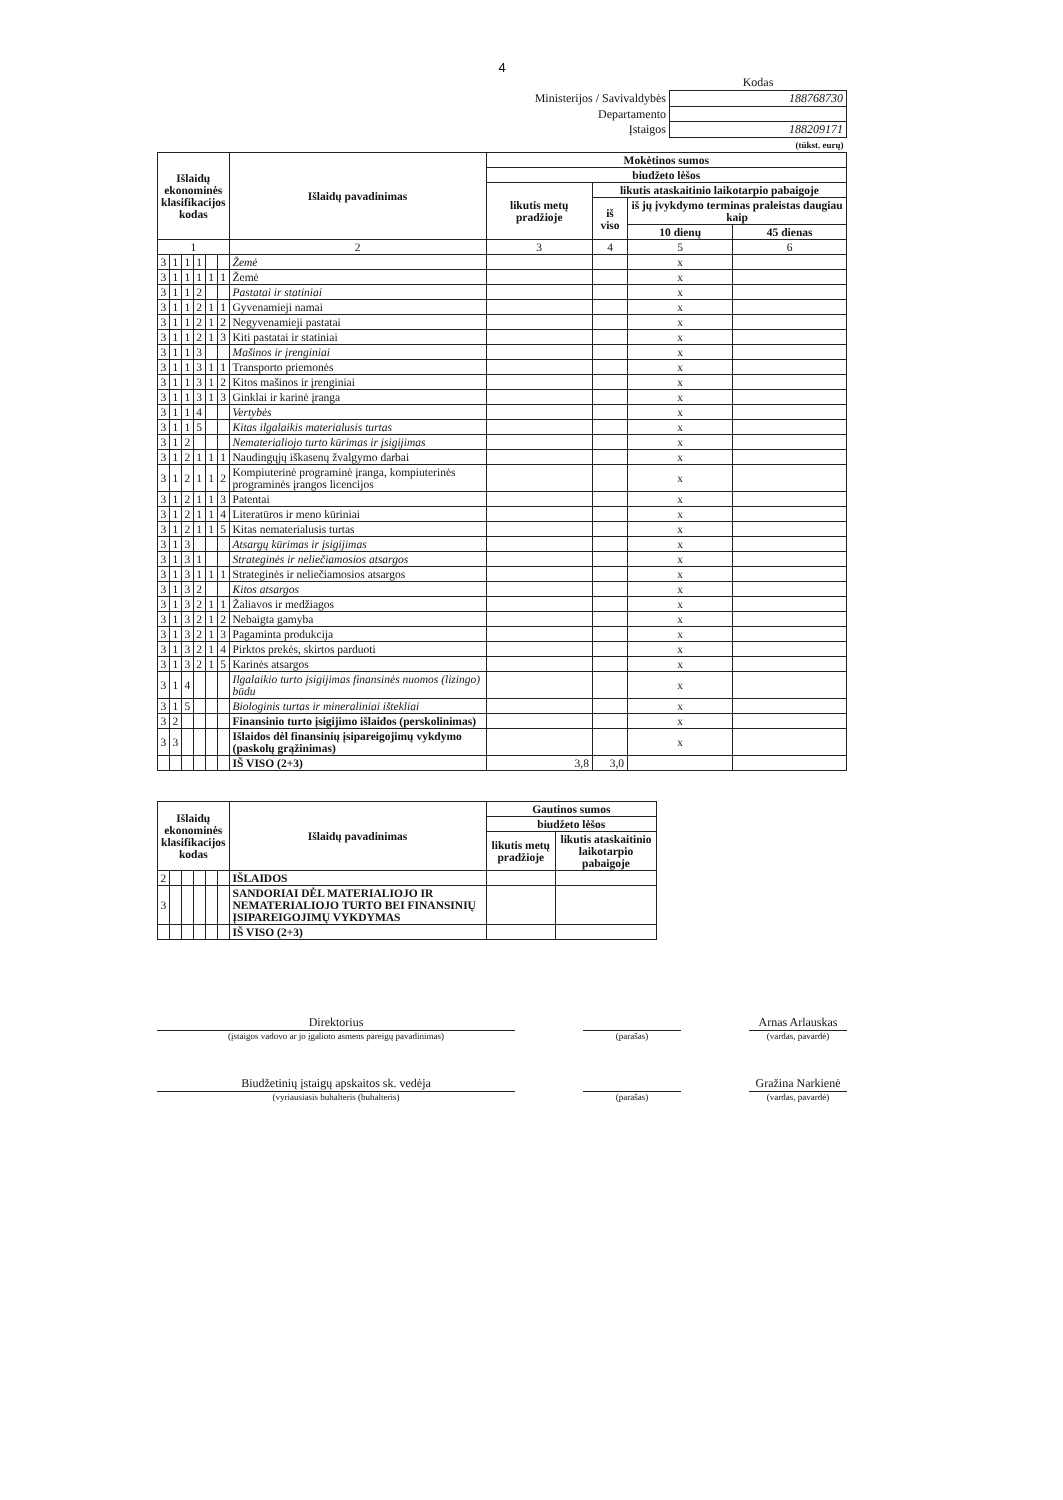4
| | Kodas |
| Ministerijos / Savivaldybės | 188768730 |
| Departamento | |
| Įstaigos | 188209171 |
| | (tūkst. eurų) |
| Išlaidų ekonominės klasifikacijos kodas | | | | | | Išlaidų pavadinimas | Mokėtinos sumos | | | |
| --- | --- | --- | --- | --- | --- | --- | --- | --- | --- | --- |
| | | | | | | | biudžeto lėšos | | | |
| | | | | | | | likutis metų pradžioje | likutis ataskaitinio laikotarpio pabaigoje | | |
| | | | | | | | | iš viso | iš jų įvykdymo terminas praleistas daugiau kaip | |
| | | | | | | | | | 10 dienų | 45 dienas |
| 1 | | | | | | 2 | 3 | 4 | 5 | 6 |
| 3 | 1 | 1 | 1 | | | Žemė | | | x | |
| 3 | 1 | 1 | 1 | 1 | 1 | Žemė | | | x | |
| 3 | 1 | 1 | 2 | | | Pastatai ir statiniai | | | x | |
| 3 | 1 | 1 | 2 | 1 | 1 | Gyvenamieji namai | | | x | |
| 3 | 1 | 1 | 2 | 1 | 2 | Negyvenamieji pastatai | | | x | |
| 3 | 1 | 1 | 2 | 1 | 3 | Kiti pastatai ir statiniai | | | x | |
| 3 | 1 | 1 | 3 | | | Mašinos ir įrenginiai | | | x | |
| 3 | 1 | 1 | 3 | 1 | 1 | Transporto priemonės | | | x | |
| 3 | 1 | 1 | 3 | 1 | 2 | Kitos mašinos ir įrenginiai | | | x | |
| 3 | 1 | 1 | 3 | 1 | 3 | Ginklai ir karinė įranga | | | x | |
| 3 | 1 | 1 | 4 | | | Vertybės | | | x | |
| 3 | 1 | 1 | 5 | | | Kitas ilgalaikis materialusis turtas | | | x | |
| 3 | 1 | 2 | | | | Nematerialiojo turto kūrimas ir įsigijimas | | | x | |
| 3 | 1 | 2 | 1 | 1 | 1 | Naudingųjų iškasenų žvalgymo darbai | | | x | |
| 3 | 1 | 2 | 1 | 1 | 2 | Kompiuterinė programinė įranga, kompiuterinės programinės įrangos licencijos | | | x | |
| 3 | 1 | 2 | 1 | 1 | 3 | Patentai | | | x | |
| 3 | 1 | 2 | 1 | 1 | 4 | Literatūros ir meno kūriniai | | | x | |
| 3 | 1 | 2 | 1 | 1 | 5 | Kitas nematerialusis turtas | | | x | |
| 3 | 1 | 3 | | | | Atsargų kūrimas ir įsigijimas | | | x | |
| 3 | 1 | 3 | 1 | | | Strateginės ir neliečiamosios atsargos | | | x | |
| 3 | 1 | 3 | 1 | 1 | 1 | Strateginės ir neliečiamosios atsargos | | | x | |
| 3 | 1 | 3 | 2 | | | Kitos atsargos | | | x | |
| 3 | 1 | 3 | 2 | 1 | 1 | Žaliavos ir medžiagos | | | x | |
| 3 | 1 | 3 | 2 | 1 | 2 | Nebaigta gamyba | | | x | |
| 3 | 1 | 3 | 2 | 1 | 3 | Pagaminta produkcija | | | x | |
| 3 | 1 | 3 | 2 | 1 | 4 | Pirktos prekės, skirtos parduoti | | | x | |
| 3 | 1 | 3 | 2 | 1 | 5 | Karinės atsargos | | | x | |
| 3 | 1 | 4 | | | | Ilgalaikio turto įsigijimas finansinės nuomos (lizingo) būdu | | | x | |
| 3 | 1 | 5 | | | | Biologinis turtas ir mineraliniai ištekliai | | | x | |
| 3 | 2 | | | | | Finansinio turto įsigijimo išlaidos (perskolinimas) | | | x | |
| 3 | 3 | | | | | Išlaidos dėl finansinių įsipareigojimų vykdymo (paskolų grąžinimas) | | | x | |
| | | | | | | IŠ VISO (2+3) | 3,8 | 3,0 | | |
| Išlaidų ekonominės klasifikacijos kodas | | | | | | Išlaidų pavadinimas | Gautinos sumos | |
| --- | --- | --- | --- | --- | --- | --- | --- | --- |
| | | | | | | | biudžeto lėšos | |
| | | | | | | | likutis metų pradžioje | likutis ataskaitinio laikotarpio pabaigoje |
| 2 | | | | | | IŠLAIDOS | | |
| 3 | | | | | | SANDORIAI DĖL MATERIALIOJO IR NEMATERIALIOJO TURTO BEI FINANSINIŲ ĮSIPAREIGOJIMŲ VYKDYMAS | | |
| | | | | | | IŠ VISO (2+3) | | |
| Direktorius | | | | Arnas Arlauskas |
| (įstaigos vadovo ar jo įgalioto asmens pareigų pavadinimas) | | (parašas) | | (vardas, pavardė) |
| Biudžetinių įstaigų apskaitos sk. vedėja | | | | Gražina Narkienė |
| (vyriausiasis buhalteris (buhalteris) | | (parašas) | | (vardas, pavardė) |